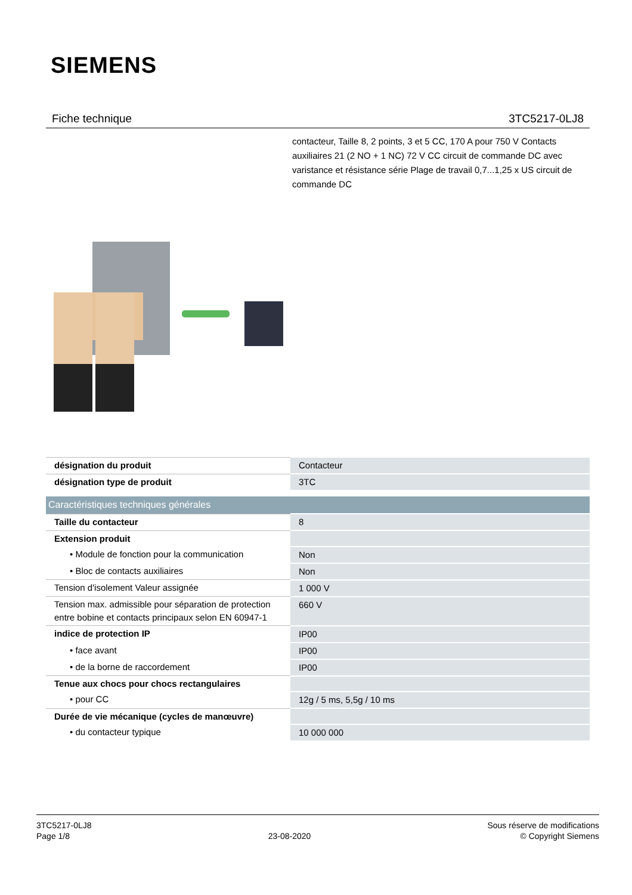SIEMENS
Fiche technique 3TC5217-0LJ8
contacteur, Taille 8, 2 points, 3 et 5 CC, 170 A pour 750 V Contacts auxiliaires 21 (2 NO + 1 NC) 72 V CC circuit de commande DC avec varistance et résistance série Plage de travail 0,7...1,25 x US circuit de commande DC
| désignation du produit | Contacteur |
| désignation type de produit | 3TC |
| Caractéristiques techniques générales | |
| Taille du contacteur | 8 |
| Extension produit | |
| • Module de fonction pour la communication | Non |
| • Bloc de contacts auxiliaires | Non |
| Tension d'isolement Valeur assignée | 1 000 V |
| Tension max. admissible pour séparation de protection entre bobine et contacts principaux selon EN 60947-1 | 660 V |
| indice de protection IP | IP00 |
| • face avant | IP00 |
| • de la borne de raccordement | IP00 |
| Tenue aux chocs pour chocs rectangulaires | |
| • pour CC | 12g / 5 ms, 5,5g / 10 ms |
| Durée de vie mécanique (cycles de manœuvre) | |
| • du contacteur typique | 10 000 000 |
3TC5217-0LJ8
Page 1/8
23-08-2020
Sous réserve de modifications
© Copyright Siemens